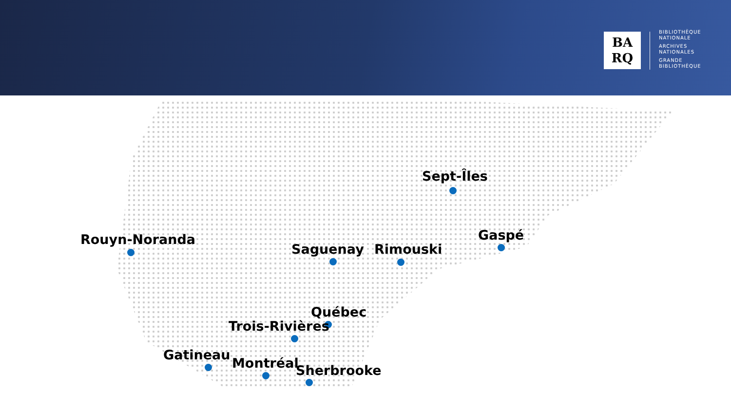BA
RQ
BIBLIOTHÈQUE
NATIONALE
ARCHIVES
NATIONALES
GRANDE
BIBLIOTHÈQUE
Sept-Îles
Rouyn-Noranda
Saguenay Rimouski
Gaspé
Québec
Trois-Rivières
Gatineau
Montréal Sherbrooke